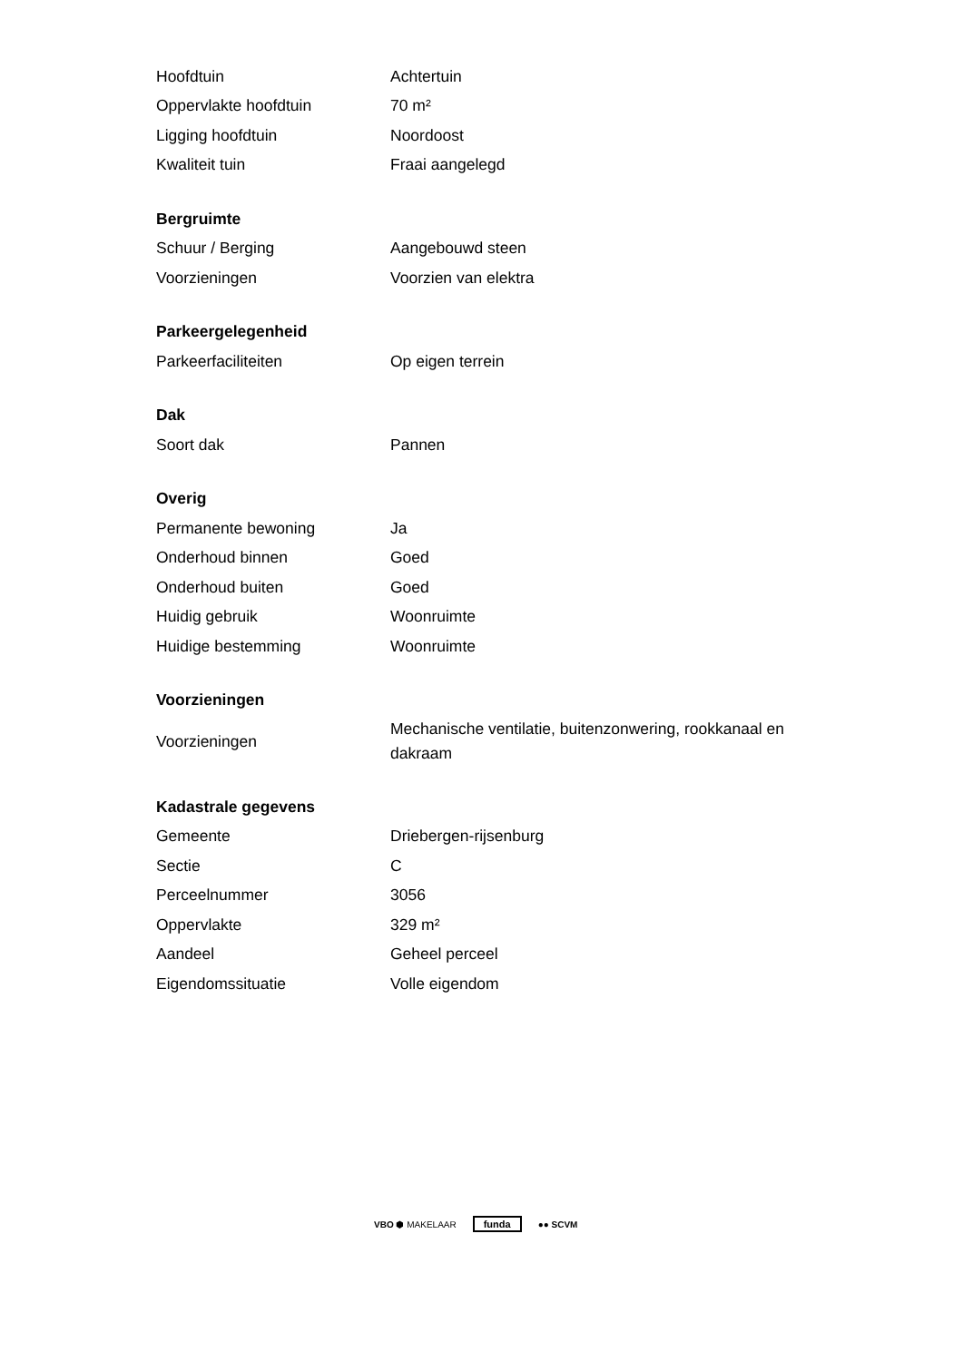| Hoofdtuin | Achtertuin |
| Oppervlakte hoofdtuin | 70 m² |
| Ligging hoofdtuin | Noordoost |
| Kwaliteit tuin | Fraai aangelegd |
| Bergruimte | |
| Schuur / Berging | Aangebouwd steen |
| Voorzieningen | Voorzien van elektra |
| Parkeergelegenheid | |
| Parkeerfaciliteiten | Op eigen terrein |
| Dak | |
| Soort dak | Pannen |
| Overig | |
| Permanente bewoning | Ja |
| Onderhoud binnen | Goed |
| Onderhoud buiten | Goed |
| Huidig gebruik | Woonruimte |
| Huidige bestemming | Woonruimte |
| Voorzieningen | |
| Voorzieningen | Mechanische ventilatie, buitenzonwering, rookkanaal en dakraam |
| Kadastrale gegevens | |
| Gemeente | Driebergen-rijsenburg |
| Sectie | C |
| Perceelnummer | 3056 |
| Oppervlakte | 329 m² |
| Aandeel | Geheel perceel |
| Eigendomssituatie | Volle eigendom |
VBO ⬢ MAKELAAR funda ●● SCVM